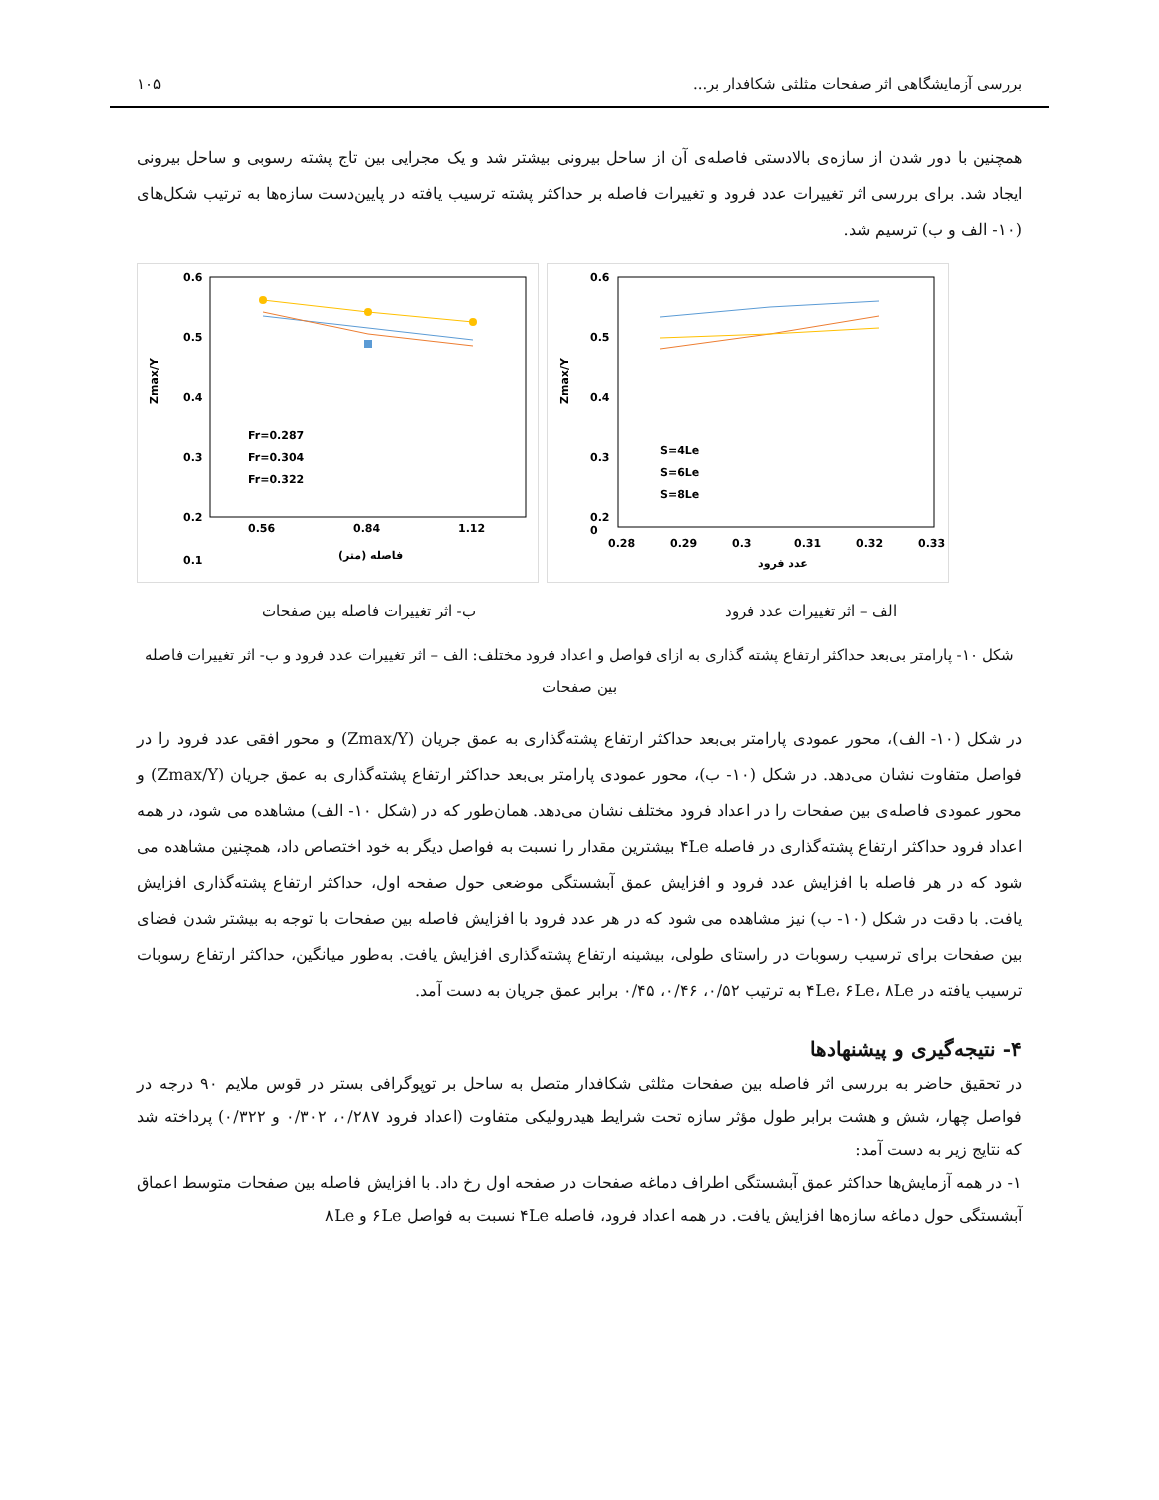بررسی آزمایشگاهی اثر صفحات مثلثی شکافدار بر... ۱۰۵
همچنین با دور شدن از سازه‌ی بالادستی فاصله‌ی آن از ساحل بیرونی بیشتر شد و یک مجرایی بین تاج پشته رسوبی و ساحل بیرونی ایجاد شد. برای بررسی اثر تغییرات عدد فرود و تغییرات فاصله بر حداکثر پشته ترسیب یافته در پایین‌دست سازه‌ها به ترتیب شکل‌های (۱۰- الف و ب) ترسیم شد.
0.6
0.5
0.4
0.3
0.2
0.1
0.56
0.84
1.12
فاصله (متر)
Zmax/Y
Fr=0.287
Fr=0.304
Fr=0.322
0.6
0.5
0.4
0.3
0.2
0
0.28
0.29
0.3
0.31
0.32
0.33
عدد فرود
Zmax/Y
S=4Le
S=6Le
S=8Le
الف – اثر تغییرات عدد فرود ب- اثر تغییرات فاصله بین صفحات
شکل ۱۰- پارامتر بی‌بعد حداکثر ارتفاع پشته گذاری به ازای فواصل و اعداد فرود مختلف: الف – اثر تغییرات عدد فرود و ب- اثر تغییرات فاصله بین صفحات
در شکل (۱۰- الف)، محور عمودی پارامتر بی‌بعد حداکثر ارتفاع پشته‌گذاری به عمق جریان (Zmax/Y) و محور افقی عدد فرود را در فواصل متفاوت نشان می‌دهد. در شکل (۱۰- ب)، محور عمودی پارامتر بی‌بعد حداکثر ارتفاع پشته‌گذاری به عمق جریان (Zmax/Y) و محور عمودی فاصله‌ی بین صفحات را در اعداد فرود مختلف نشان می‌دهد. همان‌طور که در (شکل ۱۰- الف) مشاهده می شود، در همه اعداد فرود حداکثر ارتفاع پشته‌گذاری در فاصله ۴Le بیشترین مقدار را نسبت به فواصل دیگر به خود اختصاص داد، همچنین مشاهده می شود که در هر فاصله با افزایش عدد فرود و افزایش عمق آبشستگی موضعی حول صفحه اول، حداکثر ارتفاع پشته‌گذاری افزایش یافت. با دقت در شکل (۱۰- ب) نیز مشاهده می شود که در هر عدد فرود با افزایش فاصله بین صفحات با توجه به بیشتر شدن فضای بین صفحات برای ترسیب رسوبات در راستای طولی، بیشینه ارتفاع پشته‌گذاری افزایش یافت. به‌طور میانگین، حداکثر ارتفاع رسوبات ترسیب یافته در ۴Le، ۶Le، ۸Le به ترتیب ۰/۵۲، ۰/۴۶، ۰/۴۵ برابر عمق جریان به دست آمد.
۴- نتیجه‌گیری و پیشنهادها
در تحقیق حاضر به بررسی اثر فاصله بین صفحات مثلثی شکافدار متصل به ساحل بر توپوگرافی بستر در قوس ملایم ۹۰ درجه در فواصل چهار، شش و هشت برابر طول مؤثر سازه تحت شرایط هیدرولیکی متفاوت (اعداد فرود ۰/۲۸۷، ۰/۳۰۲ و ۰/۳۲۲) پرداخته شد که نتایج زیر به دست آمد:
۱- در همه آزمایش‌ها حداکثر عمق آبشستگی اطراف دماغه صفحات در صفحه اول رخ داد. با افزایش فاصله بین صفحات متوسط اعماق آبشستگی حول دماغه سازه‌ها افزایش یافت. در همه اعداد فرود، فاصله ۴Le نسبت به فواصل ۶Le و ۸Le